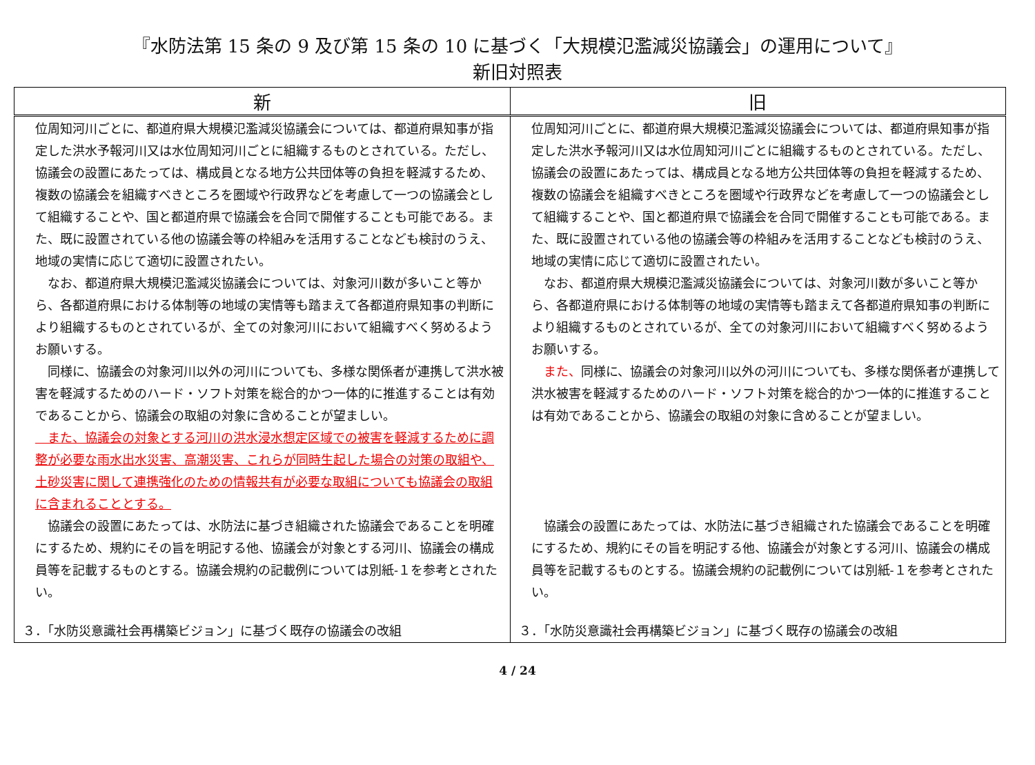『水防法第 15 条の 9 及び第 15 条の 10 に基づく「大規模氾濫減災協議会」の運用について』
新旧対照表
| 新 | 旧 |
| --- | --- |
| 位周知河川ごとに、都道府県大規模氾濫減災協議会については、都道府県知事が指定した洪水予報河川又は水位周知河川ごとに組織するものとされている。ただし、協議会の設置にあたっては、構成員となる地方公共団体等の負担を軽減するため、複数の協議会を組織すべきところを圏域や行政界などを考慮して一つの協議会として組織することや、国と都道府県で協議会を合同で開催することも可能である。また、既に設置されている他の協議会等の枠組みを活用することなども検討のうえ、地域の実情に応じて適切に設置されたい。 なお、都道府県大規模氾濫減災協議会については、対象河川数が多いこと等から、各都道府県における体制等の地域の実情等も踏まえて各都道府県知事の判断により組織するものとされているが、全ての対象河川において組織すべく努めるようお願いする。 同様に、協議会の対象河川以外の河川についても、多様な関係者が連携して洪水被害を軽減するためのハード・ソフト対策を総合的かつ一体的に推進することは有効であることから、協議会の取組の対象に含めることが望ましい。 また、協議会の対象とする河川の洪水浸水想定区域での被害を軽減するために調整が必要な雨水出水災害、高潮災害、これらが同時生起した場合の対策の取組や、土砂災害に関して連携強化のための情報共有が必要な取組についても協議会の取組に含まれることとする。 協議会の設置にあたっては、水防法に基づき組織された協議会であることを明確にするため、規約にその旨を明記する他、協議会が対象とする河川、協議会の構成員等を記載するものとする。協議会規約の記載例については別紙-１を参考とされたい。 ３．「水防災意識社会再構築ビジョン」に基づく既存の協議会の改組 | 位周知河川ごとに、都道府県大規模氾濫減災協議会については、都道府県知事が指定した洪水予報河川又は水位周知河川ごとに組織するものとされている。ただし、協議会の設置にあたっては、構成員となる地方公共団体等の負担を軽減するため、複数の協議会を組織すべきところを圏域や行政界などを考慮して一つの協議会として組織することや、国と都道府県で協議会を合同で開催することも可能である。また、既に設置されている他の協議会等の枠組みを活用することなども検討のうえ、地域の実情に応じて適切に設置されたい。 なお、都道府県大規模氾濫減災協議会については、対象河川数が多いこと等から、各都道府県における体制等の地域の実情等も踏まえて各都道府県知事の判断により組織するものとされているが、全ての対象河川において組織すべく努めるようお願いする。 また、 同様に、協議会の対象河川以外の河川についても、多様な関係者が連携して洪水被害を軽減するためのハード・ソフト対策を総合的かつ一体的に推進することは有効であることから、協議会の取組の対象に含めることが望ましい。 協議会の設置にあたっては、水防法に基づき組織された協議会であることを明確にするため、規約にその旨を明記する他、協議会が対象とする河川、協議会の構成員等を記載するものとする。協議会規約の記載例については別紙-１を参考とされたい。 ３．「水防災意識社会再構築ビジョン」に基づく既存の協議会の改組 |
4 / 24